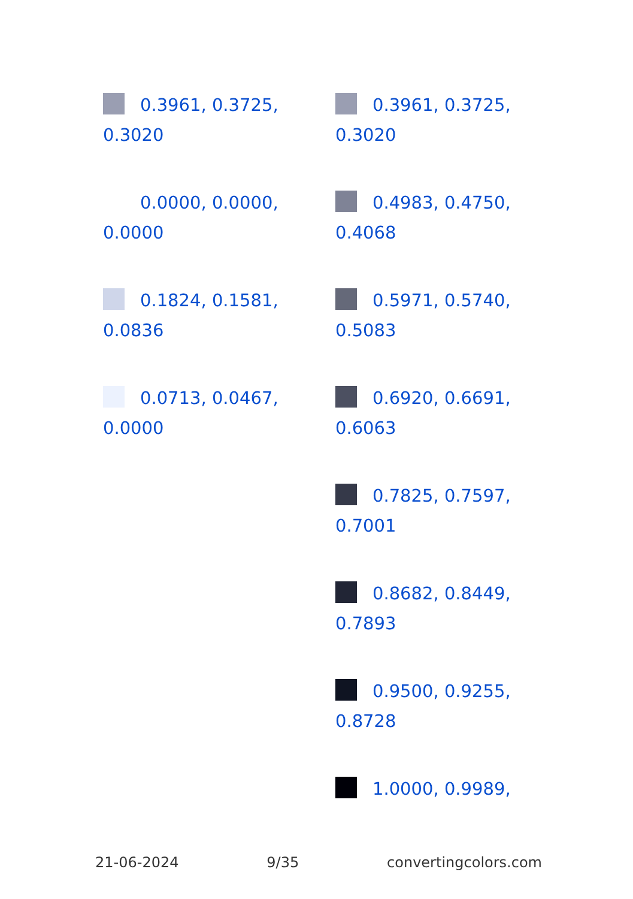0.3961, 0.3725, 0.3020
0.0000, 0.0000, 0.0000
0.1824, 0.1581, 0.0836
0.0713, 0.0467, 0.0000
0.3961, 0.3725, 0.3020
0.4983, 0.4750, 0.4068
0.5971, 0.5740, 0.5083
0.6920, 0.6691, 0.6063
0.7825, 0.7597, 0.7001
0.8682, 0.8449, 0.7893
0.9500, 0.9255, 0.8728
1.0000, 0.9989,
21-06-2024 9/35 convertingcolors.com